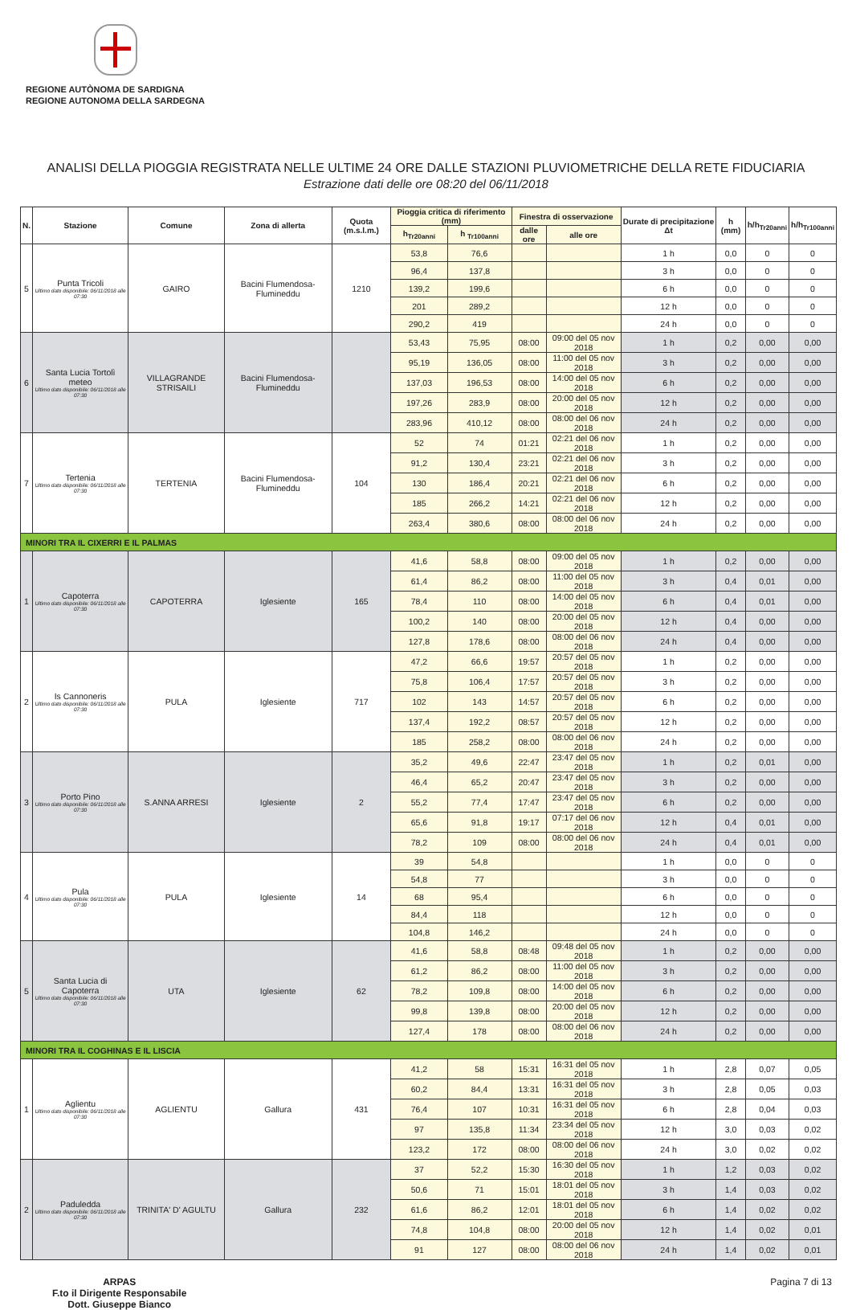REGIONE AUTÒNOMA DE SARDIGNA
REGIONE AUTONOMA DELLA SARDEGNA
ANALISI DELLA PIOGGIA REGISTRATA NELLE ULTIME 24 ORE DALLE STAZIONI PLUVIOMETRICHE DELLA RETE FIDUCIARIA
Estrazione dati delle ore 08:20 del 06/11/2018
| N. | Stazione | Comune | Zona di allerta | Quota (m.s.l.m.) | Pioggia critica di riferimento (mm) | | Finestra di osservazione | | Durate di precipitazione Δt | h (mm) | h/h<sub>Tr20anni</sub> | h/h<sub>Tr100anni</sub> |
| --- | --- | --- | --- | --- | --- | --- | --- | --- | --- | --- | --- | --- |
| | | | | | h<sub>Tr20anni</sub> | h <sub>Tr100anni</sub> | dalle ore | alle ore | | | | |
| 5 | Punta Tricoli Ultimo dato disponibile: 06/11/2018 alle 07:30 | GAIRO | Bacini Flumendosa-Flumineddu | 1210 | 53,8 | 76,6 | | | 1 h | 0,0 | 0 | 0 |
| | | | | | 96,4 | 137,8 | | | 3 h | 0,0 | 0 | 0 |
| | | | | | 139,2 | 199,6 | | | 6 h | 0,0 | 0 | 0 |
| | | | | | 201 | 289,2 | | | 12 h | 0,0 | 0 | 0 |
| | | | | | 290,2 | 419 | | | 24 h | 0,0 | 0 | 0 |
| 6 | Santa Lucia Tortolì meteo Ultimo dato disponibile: 06/11/2018 alle 07:30 | VILLAGRANDE STRISAILI | Bacini Flumendosa-Flumineddu | | 53,43 | 75,95 | 08:00 | 09:00 del 05 nov 2018 | 1 h | 0,2 | 0,00 | 0,00 |
| | | | | | 95,19 | 136,05 | 08:00 | 11:00 del 05 nov 2018 | 3 h | 0,2 | 0,00 | 0,00 |
| | | | | | 137,03 | 196,53 | 08:00 | 14:00 del 05 nov 2018 | 6 h | 0,2 | 0,00 | 0,00 |
| | | | | | 197,26 | 283,9 | 08:00 | 20:00 del 05 nov 2018 | 12 h | 0,2 | 0,00 | 0,00 |
| | | | | | 283,96 | 410,12 | 08:00 | 08:00 del 06 nov 2018 | 24 h | 0,2 | 0,00 | 0,00 |
| 7 | Tertenia Ultimo dato disponibile: 06/11/2018 alle 07:30 | TERTENIA | Bacini Flumendosa-Flumineddu | 104 | 52 | 74 | 01:21 | 02:21 del 06 nov 2018 | 1 h | 0,2 | 0,00 | 0,00 |
| | | | | | 91,2 | 130,4 | 23:21 | 02:21 del 06 nov 2018 | 3 h | 0,2 | 0,00 | 0,00 |
| | | | | | 130 | 186,4 | 20:21 | 02:21 del 06 nov 2018 | 6 h | 0,2 | 0,00 | 0,00 |
| | | | | | 185 | 266,2 | 14:21 | 02:21 del 06 nov 2018 | 12 h | 0,2 | 0,00 | 0,00 |
| | | | | | 263,4 | 380,6 | 08:00 | 08:00 del 06 nov 2018 | 24 h | 0,2 | 0,00 | 0,00 |
| MINORI TRA IL CIXERRI E IL PALMAS | | | | | | | | | | | | |
| 1 | Capoterra Ultimo dato disponibile: 06/11/2018 alle 07:30 | CAPOTERRA | Iglesiente | 165 | 41,6 | 58,8 | 08:00 | 09:00 del 05 nov 2018 | 1 h | 0,2 | 0,00 | 0,00 |
| | | | | | 61,4 | 86,2 | 08:00 | 11:00 del 05 nov 2018 | 3 h | 0,4 | 0,01 | 0,00 |
| | | | | | 78,4 | 110 | 08:00 | 14:00 del 05 nov 2018 | 6 h | 0,4 | 0,01 | 0,00 |
| | | | | | 100,2 | 140 | 08:00 | 20:00 del 05 nov 2018 | 12 h | 0,4 | 0,00 | 0,00 |
| | | | | | 127,8 | 178,6 | 08:00 | 08:00 del 06 nov 2018 | 24 h | 0,4 | 0,00 | 0,00 |
| 2 | Is Cannoneris Ultimo dato disponibile: 06/11/2018 alle 07:30 | PULA | Iglesiente | 717 | 47,2 | 66,6 | 19:57 | 20:57 del 05 nov 2018 | 1 h | 0,2 | 0,00 | 0,00 |
| | | | | | 75,8 | 106,4 | 17:57 | 20:57 del 05 nov 2018 | 3 h | 0,2 | 0,00 | 0,00 |
| | | | | | 102 | 143 | 14:57 | 20:57 del 05 nov 2018 | 6 h | 0,2 | 0,00 | 0,00 |
| | | | | | 137,4 | 192,2 | 08:57 | 20:57 del 05 nov 2018 | 12 h | 0,2 | 0,00 | 0,00 |
| | | | | | 185 | 258,2 | 08:00 | 08:00 del 06 nov 2018 | 24 h | 0,2 | 0,00 | 0,00 |
| 3 | Porto Pino Ultimo dato disponibile: 06/11/2018 alle 07:30 | S.ANNA ARRESI | Iglesiente | 2 | 35,2 | 49,6 | 22:47 | 23:47 del 05 nov 2018 | 1 h | 0,2 | 0,01 | 0,00 |
| | | | | | 46,4 | 65,2 | 20:47 | 23:47 del 05 nov 2018 | 3 h | 0,2 | 0,00 | 0,00 |
| | | | | | 55,2 | 77,4 | 17:47 | 23:47 del 05 nov 2018 | 6 h | 0,2 | 0,00 | 0,00 |
| | | | | | 65,6 | 91,8 | 19:17 | 07:17 del 06 nov 2018 | 12 h | 0,4 | 0,01 | 0,00 |
| | | | | | 78,2 | 109 | 08:00 | 08:00 del 06 nov 2018 | 24 h | 0,4 | 0,01 | 0,00 |
| 4 | Pula Ultimo dato disponibile: 06/11/2018 alle 07:30 | PULA | Iglesiente | 14 | 39 | 54,8 | | | 1 h | 0,0 | 0 | 0 |
| | | | | | 54,8 | 77 | | | 3 h | 0,0 | 0 | 0 |
| | | | | | 68 | 95,4 | | | 6 h | 0,0 | 0 | 0 |
| | | | | | 84,4 | 118 | | | 12 h | 0,0 | 0 | 0 |
| | | | | | 104,8 | 146,2 | | | 24 h | 0,0 | 0 | 0 |
| 5 | Santa Lucia di Capoterra Ultimo dato disponibile: 06/11/2018 alle 07:30 | UTA | Iglesiente | 62 | 41,6 | 58,8 | 08:48 | 09:48 del 05 nov 2018 | 1 h | 0,2 | 0,00 | 0,00 |
| | | | | | 61,2 | 86,2 | 08:00 | 11:00 del 05 nov 2018 | 3 h | 0,2 | 0,00 | 0,00 |
| | | | | | 78,2 | 109,8 | 08:00 | 14:00 del 05 nov 2018 | 6 h | 0,2 | 0,00 | 0,00 |
| | | | | | 99,8 | 139,8 | 08:00 | 20:00 del 05 nov 2018 | 12 h | 0,2 | 0,00 | 0,00 |
| | | | | | 127,4 | 178 | 08:00 | 08:00 del 06 nov 2018 | 24 h | 0,2 | 0,00 | 0,00 |
| MINORI TRA IL COGHINAS E IL LISCIA | | | | | | | | | | | | |
| 1 | Aglientu Ultimo dato disponibile: 06/11/2018 alle 07:30 | AGLIENTU | Gallura | 431 | 41,2 | 58 | 15:31 | 16:31 del 05 nov 2018 | 1 h | 2,8 | 0,07 | 0,05 |
| | | | | | 60,2 | 84,4 | 13:31 | 16:31 del 05 nov 2018 | 3 h | 2,8 | 0,05 | 0,03 |
| | | | | | 76,4 | 107 | 10:31 | 16:31 del 05 nov 2018 | 6 h | 2,8 | 0,04 | 0,03 |
| | | | | | 97 | 135,8 | 11:34 | 23:34 del 05 nov 2018 | 12 h | 3,0 | 0,03 | 0,02 |
| | | | | | 123,2 | 172 | 08:00 | 08:00 del 06 nov 2018 | 24 h | 3,0 | 0,02 | 0,02 |
| 2 | Paduledda Ultimo dato disponibile: 06/11/2018 alle 07:30 | TRINITA' D' AGULTU | Gallura | 232 | 37 | 52,2 | 15:30 | 16:30 del 05 nov 2018 | 1 h | 1,2 | 0,03 | 0,02 |
| | | | | | 50,6 | 71 | 15:01 | 18:01 del 05 nov 2018 | 3 h | 1,4 | 0,03 | 0,02 |
| | | | | | 61,6 | 86,2 | 12:01 | 18:01 del 05 nov 2018 | 6 h | 1,4 | 0,02 | 0,02 |
| | | | | | 74,8 | 104,8 | 08:00 | 20:00 del 05 nov 2018 | 12 h | 1,4 | 0,02 | 0,01 |
| | | | | | 91 | 127 | 08:00 | 08:00 del 06 nov 2018 | 24 h | 1,4 | 0,02 | 0,01 |
ARPAS
F.to il Dirigente Responsabile
Dott. Giuseppe Bianco
Pagina 7 di 13